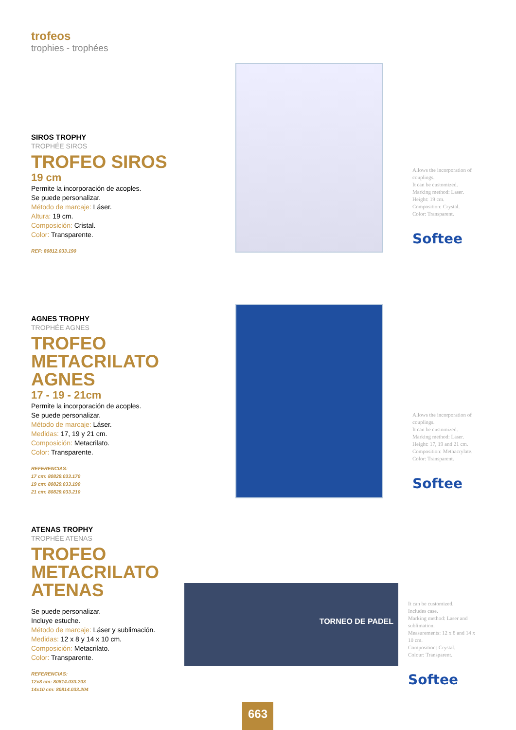trofeos
trophies - trophées
SIROS TROPHY
TROPHÉE SIROS
TROFEO SIROS
19 cm
Permite la incorporación de acoples.
Se puede personalizar.
Método de marcaje: Láser.
Altura: 19 cm.
Composición: Cristal.
Color: Transparente.
REF: 80812.033.190
Allows the incorporation of couplings.
It can be customized.
Marking method: Laser.
Height: 19 cm.
Composition: Crystal.
Color: Transparent.
Softee
AGNES TROPHY
TROPHÉE AGNES
TROFEO METACRILATO AGNES
17 - 19 - 21cm
Permite la incorporación de acoples.
Se puede personalizar.
Método de marcaje: Láser.
Medidas: 17, 19 y 21 cm.
Composición: Metacrilato.
Color: Transparente.
REFERENCIAS:
17 cm: 80829.033.170
19 cm: 80829.033.190
21 cm: 80829.033.210
Allows the incorporation of couplings.
It can be customized.
Marking method: Laser.
Height: 17, 19 and 21 cm.
Composition: Methacrylate.
Color: Transparent.
Softee
ATENAS TROPHY
TROPHÉE ATENAS
TROFEO METACRILATO ATENAS
Se puede personalizar.
Incluye estuche.
Método de marcaje: Láser y sublimación.
Medidas: 12 x 8 y 14 x 10 cm.
Composición: Metacrilato.
Color: Transparente.
REFERENCIAS:
12x8 cm: 80814.033.203
14x10 cm: 80814.033.204
TORNEO DE PADEL
It can be customized.
Includes case.
Marking method: Laser and sublimation.
Measurements: 12 x 8 and 14 x 10 cm.
Composition: Crystal.
Colour: Transparent.
Softee
663